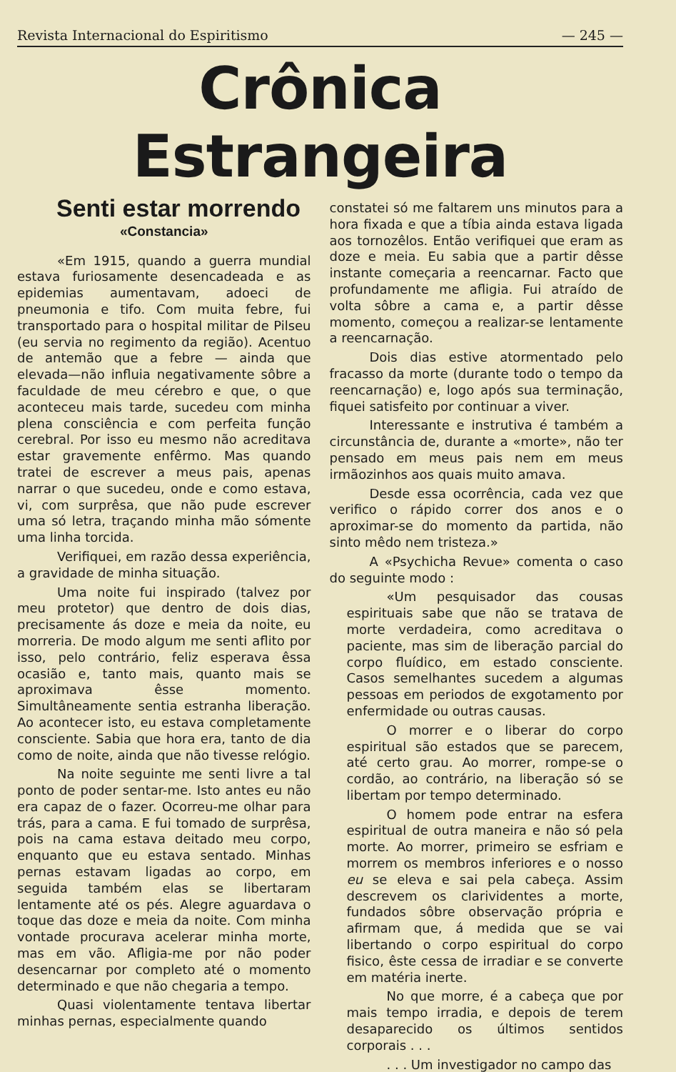Revista Internacional do Espiritismo — 245 —
Crônica Estrangeira
Senti estar morrendo
«Constancia»
«Em 1915, quando a guerra mundial estava furiosamente desencadeada e as epidemias aumentavam, adoeci de pneumonia e tifo. Com muita febre, fui transportado para o hospital militar de Pilseu (eu servia no regimento da região). Acentuo de antemão que a febre — ainda que elevada—não influia negativamente sôbre a faculdade de meu cérebro e que, o que aconteceu mais tarde, sucedeu com minha plena consciência e com perfeita função cerebral. Por isso eu mesmo não acreditava estar gravemente enfêrmo. Mas quando tratei de escrever a meus pais, apenas narrar o que sucedeu, onde e como estava, vi, com surprêsa, que não pude escrever uma só letra, traçando minha mão sómente uma linha torcida.
Verifiquei, em razão dessa experiência, a gravidade de minha situação.
Uma noite fui inspirado (talvez por meu protetor) que dentro de dois dias, precisamente ás doze e meia da noite, eu morreria. De modo algum me senti aflito por isso, pelo contrário, feliz esperava êssa ocasião e, tanto mais, quanto mais se aproximava êsse momento. Simultâneamente sentia estranha liberação. Ao acontecer isto, eu estava completamente consciente. Sabia que hora era, tanto de dia como de noite, ainda que não tivesse relógio.
Na noite seguinte me senti livre a tal ponto de poder sentar-me. Isto antes eu não era capaz de o fazer. Ocorreu-me olhar para trás, para a cama. E fui tomado de surprêsa, pois na cama estava deitado meu corpo, enquanto que eu estava sentado. Minhas pernas estavam ligadas ao corpo, em seguida também elas se libertaram lentamente até os pés. Alegre aguardava o toque das doze e meia da noite. Com minha vontade procurava acelerar minha morte, mas em vão. Afligia-me por não poder desencarnar por completo até o momento determinado e que não chegaria a tempo.
Quasi violentamente tentava libertar minhas pernas, especialmente quando
constatei só me faltarem uns minutos para a hora fixada e que a tíbia ainda estava ligada aos tornozêlos. Então verifiquei que eram as doze e meia. Eu sabia que a partir dêsse instante começaria a reencarnar. Facto que profundamente me afligia. Fui atraído de volta sôbre a cama e, a partir dêsse momento, começou a realizar-se lentamente a reencarnação.
Dois dias estive atormentado pelo fracasso da morte (durante todo o tempo da reencarnação) e, logo após sua terminação, fiquei satisfeito por continuar a viver.
Interessante e instrutiva é também a circunstância de, durante a «morte», não ter pensado em meus pais nem em meus irmãozinhos aos quais muito amava.
Desde essa ocorrência, cada vez que verifico o rápido correr dos anos e o aproximar-se do momento da partida, não sinto mêdo nem tristeza.»
A «Psychicha Revue» comenta o caso do seguinte modo :
«Um pesquisador das cousas espirituais sabe que não se tratava de morte verdadeira, como acreditava o paciente, mas sim de liberação parcial do corpo fluídico, em estado consciente. Casos semelhantes sucedem a algumas pessoas em periodos de exgotamento por enfermidade ou outras causas.
O morrer e o liberar do corpo espiritual são estados que se parecem, até certo grau. Ao morrer, rompe-se o cordão, ao contrário, na liberação só se libertam por tempo determinado.
O homem pode entrar na esfera espiritual de outra maneira e não só pela morte. Ao morrer, primeiro se esfriam e morrem os membros inferiores e o nosso eu se eleva e sai pela cabeça. Assim descrevem os clarividentes a morte, fundados sôbre observação própria e afirmam que, á medida que se vai libertando o corpo espiritual do corpo fisico, êste cessa de irradiar e se converte em matéria inerte.
No que morre, é a cabeça que por mais tempo irradia, e depois de terem desaparecido os últimos sentidos corporais . . .
. . . Um investigador no campo das